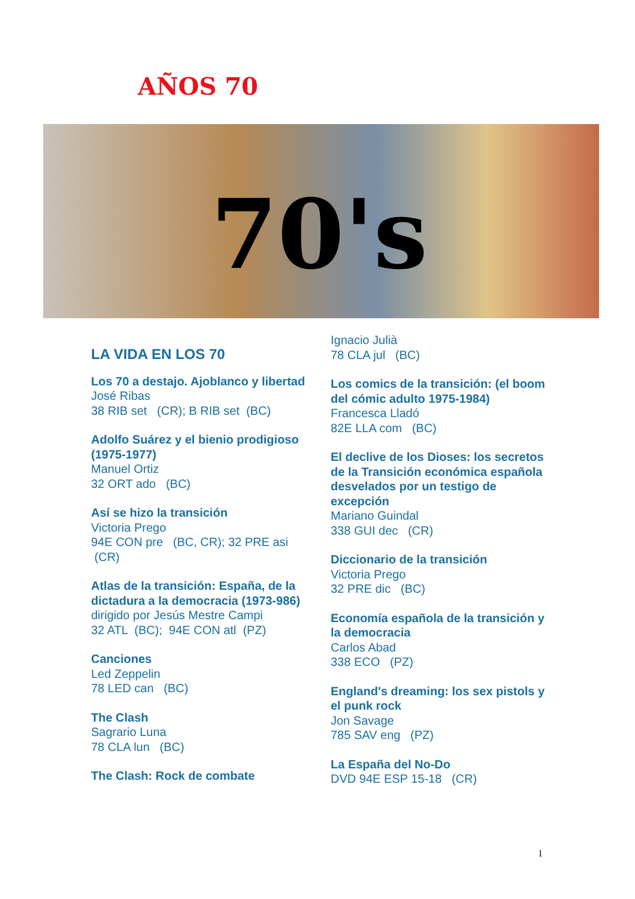AÑOS 70
70's
LA VIDA EN LOS 70
Los 70 a destajo. Ajoblanco y libertad
José Ribas
38 RIB set (CR); B RIB set (BC)
Adolfo Suárez y el bienio prodigioso (1975-1977)
Manuel Ortiz
32 ORT ado (BC)
Así se hizo la transición
Victoria Prego
94E CON pre (BC, CR); 32 PRE asi (CR)
Atlas de la transición: España, de la dictadura a la democracia (1973-986)
dirigido por Jesús Mestre Campi
32 ATL (BC); 94E CON atl (PZ)
Canciones
Led Zeppelin
78 LED can (BC)
The Clash
Sagrario Luna
78 CLA lun (BC)
The Clash: Rock de combate
Ignacio Julià
78 CLA jul (BC)
Los comics de la transición: (el boom del cómic adulto 1975-1984)
Francesca Lladó
82E LLA com (BC)
El declive de los Dioses: los secretos de la Transición económica española desvelados por un testigo de excepción
Mariano Guindal
338 GUI dec (CR)
Diccionario de la transición
Victoria Prego
32 PRE dic (BC)
Economía española de la transición y la democracia
Carlos Abad
338 ECO (PZ)
England's dreaming: los sex pistols y el punk rock
Jon Savage
785 SAV eng (PZ)
La España del No-Do
DVD 94E ESP 15-18 (CR)
1